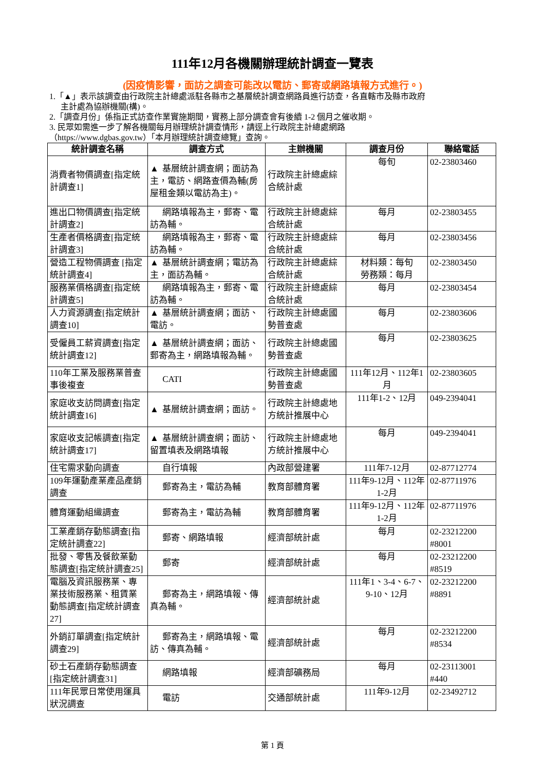111年12月各機關辦理統計調查一覽表
(因疫情影響，面訪之調查可能改以電訪、郵寄或網路填報方式進行。)
1.「▲」表示該調查由行政院主計總處派駐各縣市之基層統計調查網路員進行訪查，各直轄市及縣市政府
主計處為協辦機關(構)。
2.「調查月份」係指正式訪查作業實施期間，實務上部分調查會有後續 1-2 個月之催收期。
3. 民眾如需進一步了解各機關每月辦理統計調查情形，請逕上行政院主計總處網路
（https://www.dgbas.gov.tw）「本月辦理統計調查總覽」查詢。
| 統計調查名稱 | 調查方式 | 主辦機關 | 調查月份 | 聯絡電話 |
| --- | --- | --- | --- | --- |
| 消費者物價調查[指定統計調查1] | ▲ 基層統計調查網；面訪為主，電訪、網路查價為輔(房屋租金類以電訪為主)。 | 行政院主計總處綜合統計處 | 每旬 | 02-23803460 |
| 進出口物價調查[指定統計調查2] | 網路填報為主，郵寄、電訪為輔。 | 行政院主計總處綜合統計處 | 每月 | 02-23803455 |
| 生產者價格調查[指定統計調查3] | 網路填報為主，郵寄、電訪為輔。 | 行政院主計總處綜合統計處 | 每月 | 02-23803456 |
| 營造工程物價調查 [指定統計調查4] | ▲ 基層統計調查網；電訪為主，面訪為輔。 | 行政院主計總處綜合統計處 | 材料類：每旬 勞務類：每月 | 02-23803450 |
| 服務業價格調查[指定統計調查5] | 網路填報為主，郵寄、電訪為輔。 | 行政院主計總處綜合統計處 | 每月 | 02-23803454 |
| 人力資源調查[指定統計調查10] | ▲ 基層統計調查網；面訪、電訪。 | 行政院主計總處國勢普查處 | 每月 | 02-23803606 |
| 受僱員工薪資調查[指定統計調查12] | ▲ 基層統計調查網；面訪、郵寄為主，網路填報為輔。 | 行政院主計總處國勢普查處 | 每月 | 02-23803625 |
| 110年工業及服務業普查事後複查 | CATI | 行政院主計總處國勢普查處 | 111年12月、112年1月 | 02-23803605 |
| 家庭收支訪問調查[指定統計調查16] | ▲ 基層統計調查網；面訪。 | 行政院主計總處地方統計推展中心 | 111年1-2、12月 | 049-2394041 |
| 家庭收支記帳調查[指定統計調查17] | ▲ 基層統計調查網；面訪、留置填表及網路填報 | 行政院主計總處地方統計推展中心 | 每月 | 049-2394041 |
| 住宅需求動向調查 | 自行填報 | 內政部營建署 | 111年7-12月 | 02-87712774 |
| 109年運動產業產品產銷調查 | 郵寄為主，電訪為輔 | 教育部體育署 | 111年9-12月、112年1-2月 | 02-87711976 |
| 體育運動組織調查 | 郵寄為主，電訪為輔 | 教育部體育署 | 111年9-12月、112年1-2月 | 02-87711976 |
| 工業產銷存動態調查[指定統計調查22] | 郵寄、網路填報 | 經濟部統計處 | 每月 | 02-23212200 #8001 |
| 批發、零售及餐飲業動態調查[指定統計調查25] | 郵寄 | 經濟部統計處 | 每月 | 02-23212200 #8519 |
| 電腦及資訊服務業、專業技術服務業、租賃業動態調查[指定統計調查27] | 郵寄為主，網路填報、傳真為輔。 | 經濟部統計處 | 111年1、3-4、6-7、9-10、12月 | 02-23212200 #8891 |
| 外銷訂單調查[指定統計調查29] | 郵寄為主，網路填報、電訪、傳真為輔。 | 經濟部統計處 | 每月 | 02-23212200 #8534 |
| 砂土石產銷存動態調查[指定統計調查31] | 網路填報 | 經濟部礦務局 | 每月 | 02-23113001 #440 |
| 111年民眾日常使用運具狀況調查 | 電訪 | 交通部統計處 | 111年9-12月 | 02-23492712 |
第 1 頁